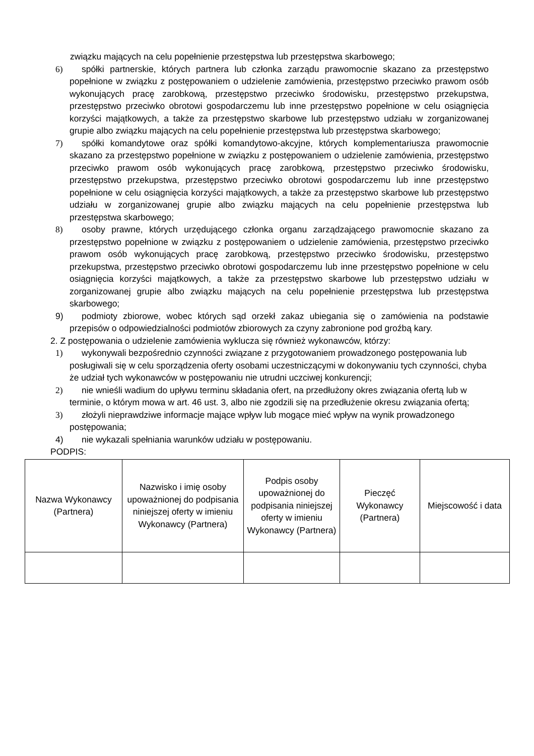związku mających na celu popełnienie przestępstwa lub przestępstwa skarbowego;
6) spółki partnerskie, których partnera lub członka zarządu prawomocnie skazano za przestępstwo popełnione w związku z postępowaniem o udzielenie zamówienia, przestępstwo przeciwko prawom osób wykonujących pracę zarobkową, przestępstwo przeciwko środowisku, przestępstwo przekupstwa, przestępstwo przeciwko obrotowi gospodarczemu lub inne przestępstwo popełnione w celu osiągnięcia korzyści majątkowych, a także za przestępstwo skarbowe lub przestępstwo udziału w zorganizowanej grupie albo związku mających na celu popełnienie przestępstwa lub przestępstwa skarbowego;
7) spółki komandytowe oraz spółki komandytowo-akcyjne, których komplementariusza prawomocnie skazano za przestępstwo popełnione w związku z postępowaniem o udzielenie zamówienia, przestępstwo przeciwko prawom osób wykonujących pracę zarobkową, przestępstwo przeciwko środowisku, przestępstwo przekupstwa, przestępstwo przeciwko obrotowi gospodarczemu lub inne przestępstwo popełnione w celu osiągnięcia korzyści majątkowych, a także za przestępstwo skarbowe lub przestępstwo udziału w zorganizowanej grupie albo związku mających na celu popełnienie przestępstwa lub przestępstwa skarbowego;
8) osoby prawne, których urzędującego członka organu zarządzającego prawomocnie skazano za przestępstwo popełnione w związku z postępowaniem o udzielenie zamówienia, przestępstwo przeciwko prawom osób wykonujących pracę zarobkową, przestępstwo przeciwko środowisku, przestępstwo przekupstwa, przestępstwo przeciwko obrotowi gospodarczemu lub inne przestępstwo popełnione w celu osiągnięcia korzyści majątkowych, a także za przestępstwo skarbowe lub przestępstwo udziału w zorganizowanej grupie albo związku mających na celu popełnienie przestępstwa lub przestępstwa skarbowego;
9) podmioty zbiorowe, wobec których sąd orzekł zakaz ubiegania się o zamówienia na podstawie przepisów o odpowiedzialności podmiotów zbiorowych za czyny zabronione pod groźbą kary.
2. Z postępowania o udzielenie zamówienia wyklucza się również wykonawców, którzy:
1) wykonywali bezpośrednio czynności związane z przygotowaniem prowadzonego postępowania lub posługiwali się w celu sporządzenia oferty osobami uczestniczącymi w dokonywaniu tych czynności, chyba że udział tych wykonawców w postępowaniu nie utrudni uczciwej konkurencji;
2) nie wnieśli wadium do upływu terminu składania ofert, na przedłużony okres związania ofertą lub w terminie, o którym mowa w art. 46 ust. 3, albo nie zgodzili się na przedłużenie okresu związania ofertą;
3) złożyli nieprawdziwe informacje mające wpływ lub mogące mieć wpływ na wynik prowadzonego postępowania;
4) nie wykazali spełniania warunków udziału w postępowaniu.
PODPIS:
| Nazwa Wykonawcy (Partnera) | Nazwisko i imię osoby upoważnionej do podpisania niniejszej oferty w imieniu Wykonawcy (Partnera) | Podpis osoby upoważnionej do podpisania niniejszej oferty w imieniu Wykonawcy (Partnera) | Pieczęć Wykonawcy (Partnera) | Miejscowość i data |